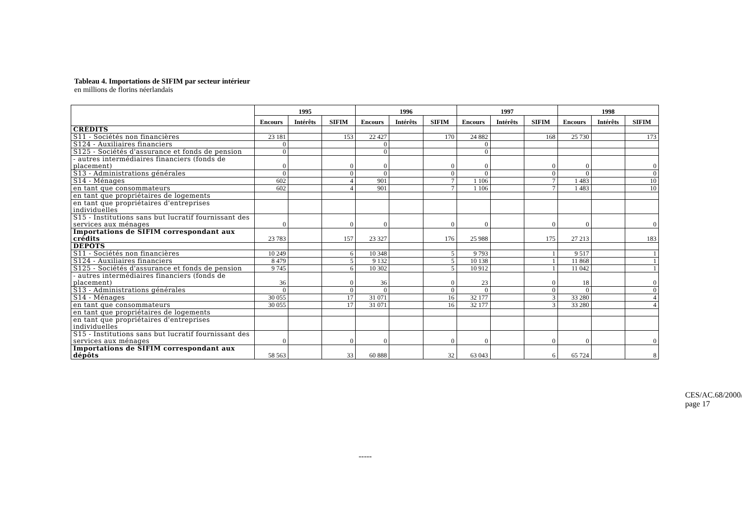Tableau 4. Importations de SIFIM par secteur intérieur
en millions de florins néerlandais
| | 1995 | | | 1996 | | | 1997 | | | 1998 | | |
| --- | --- | --- | --- | --- | --- | --- | --- | --- | --- | --- | --- | --- |
| | Encours | Intérêts | SIFIM | Encours | Intérêts | SIFIM | Encours | Intérêts | SIFIM | Encours | Intérêts | SIFIM |
| CRÉDITS | | | | | | | | | | | | |
| S11 - Sociétés non financières | 23 181 | | 153 | 22 427 | | 170 | 24 882 | | 168 | 25 730 | | 173 |
| S124 - Auxiliaires financiers | 0 | | | 0 | | | 0 | | | | | |
| S125 - Sociétés d'assurance et fonds de pension | 0 | | | 0 | | | 0 | | | | | |
| - autres intermédiaires financiers (fonds de placement) | 0 | | 0 | 0 | | 0 | 0 | | 0 | 0 | | 0 |
| S13 - Administrations générales | 0 | | 0 | 0 | | 0 | 0 | | 0 | 0 | | 0 |
| S14 - Ménages | 602 | | 4 | 901 | | 7 | 1 106 | | 7 | 1 483 | | 10 |
| en tant que consommateurs | 602 | | 4 | 901 | | 7 | 1 106 | | 7 | 1 483 | | 10 |
| en tant que propriétaires de logements | | | | | | | | | | | | |
| en tant que propriétaires d'entreprises individuelles | | | | | | | | | | | | |
| S15 - Institutions sans but lucratif fournissant des services aux ménages | 0 | | 0 | 0 | | 0 | 0 | | 0 | 0 | | 0 |
| Importations de SIFIM correspondant aux crédits | 23 783 | | 157 | 23 327 | | 176 | 25 988 | | 175 | 27 213 | | 183 |
| DÉPÔTS | | | | | | | | | | | | |
| S11 - Sociétés non financières | 10 249 | | 6 | 10 348 | | 5 | 9 793 | | 1 | 9 517 | | 1 |
| S124 - Auxiliaires financiers | 8 479 | | 5 | 9 132 | | 5 | 10 138 | | 1 | 11 868 | | 1 |
| S125 - Sociétés d'assurance et fonds de pension | 9 745 | | 6 | 10 302 | | 5 | 10 912 | | 1 | 11 042 | | 1 |
| - autres intermédiaires financiers (fonds de placement) | 36 | | 0 | 36 | | 0 | 23 | | 0 | 18 | | 0 |
| S13 - Administrations générales | 0 | | 0 | 0 | | 0 | 0 | | 0 | 0 | | 0 |
| S14 - Ménages | 30 055 | | 17 | 31 071 | | 16 | 32 177 | | 3 | 33 280 | | 4 |
| en tant que consommateurs | 30 055 | | 17 | 31 071 | | 16 | 32 177 | | 3 | 33 280 | | 4 |
| en tant que propriétaires de logements | | | | | | | | | | | | |
| en tant que propriétaires d'entreprises individuelles | | | | | | | | | | | | |
| S15 - Institutions sans but lucratif fournissant des services aux ménages | 0 | | 0 | 0 | | 0 | 0 | | 0 | 0 | | 0 |
| Importations de SIFIM correspondant aux dépôts | 58 563 | | 33 | 60 888 | | 32 | 63 043 | | 6 | 65 724 | | 8 |
-----
CES/AC.68/2000/9
page 17